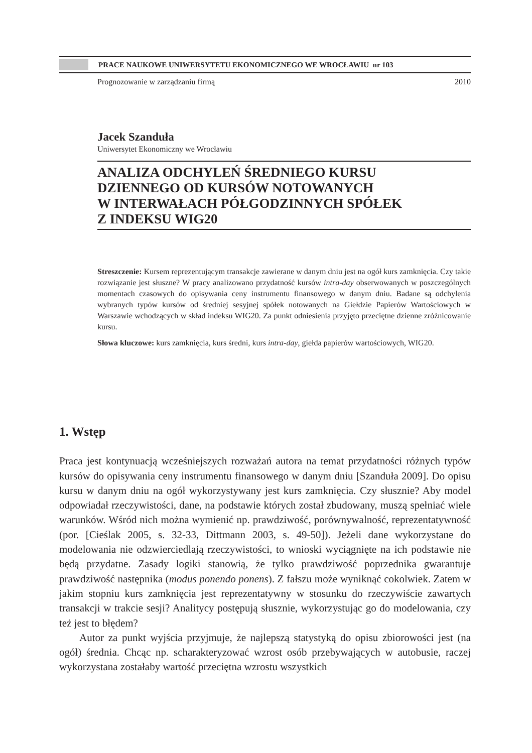PRACE NAUKOWE UNIWERSYTETU EKONOMICZNEGO WE WROCŁAWIU nr 103
Prognozowanie w zarządzaniu firmą 2010
Jacek Szanduła
Uniwersytet Ekonomiczny we Wrocławiu
ANALIZA ODCHYLEŃ ŚREDNIEGO KURSU
DZIENNEGO OD KURSÓW NOTOWANYCH
W INTERWAŁACH PÓŁGODZINNYCH SPÓŁEK
Z INDEKSU WIG20
Streszczenie: Kursem reprezentującym transakcje zawierane w danym dniu jest na ogół kurs zamknięcia. Czy takie rozwiązanie jest słuszne? W pracy analizowano przydatność kursów intra-day obserwowanych w poszczególnych momentach czasowych do opisywania ceny instrumentu finansowego w danym dniu. Badane są odchylenia wybranych typów kursów od średniej sesyjnej spółek notowanych na Giełdzie Papierów Wartościowych w Warszawie wchodzących w skład indeksu WIG20. Za punkt odniesienia przyjęto przeciętne dzienne zróżnicowanie kursu.
Słowa kluczowe: kurs zamknięcia, kurs średni, kurs intra-day, giełda papierów wartościowych, WIG20.
1. Wstęp
Praca jest kontynuacją wcześniejszych rozważań autora na temat przydatności różnych typów kursów do opisywania ceny instrumentu finansowego w danym dniu [Szanduła 2009]. Do opisu kursu w danym dniu na ogół wykorzystywany jest kurs zamknięcia. Czy słusznie? Aby model odpowiadał rzeczywistości, dane, na podstawie których został zbudowany, muszą spełniać wiele warunków. Wśród nich można wymienić np. prawdziwość, porównywalność, reprezentatywność (por. [Cieślak 2005, s. 32-33, Dittmann 2003, s. 49-50]). Jeżeli dane wykorzystane do modelowania nie odzwierciedlają rzeczywistości, to wnioski wyciągnięte na ich podstawie nie będą przydatne. Zasady logiki stanowią, że tylko prawdziwość poprzednika gwarantuje prawdziwość następnika (modus ponendo ponens). Z fałszu może wyniknąć cokolwiek. Zatem w jakim stopniu kurs zamknięcia jest reprezentatywny w stosunku do rzeczywiście zawartych transakcji w trakcie sesji? Analitycy postępują słusznie, wykorzystując go do modelowania, czy też jest to błędem?
Autor za punkt wyjścia przyjmuje, że najlepszą statystyką do opisu zbiorowości jest (na ogół) średnia. Chcąc np. scharakteryzować wzrost osób przebywających w autobusie, raczej wykorzystana zostałaby wartość przeciętna wzrostu wszystkich